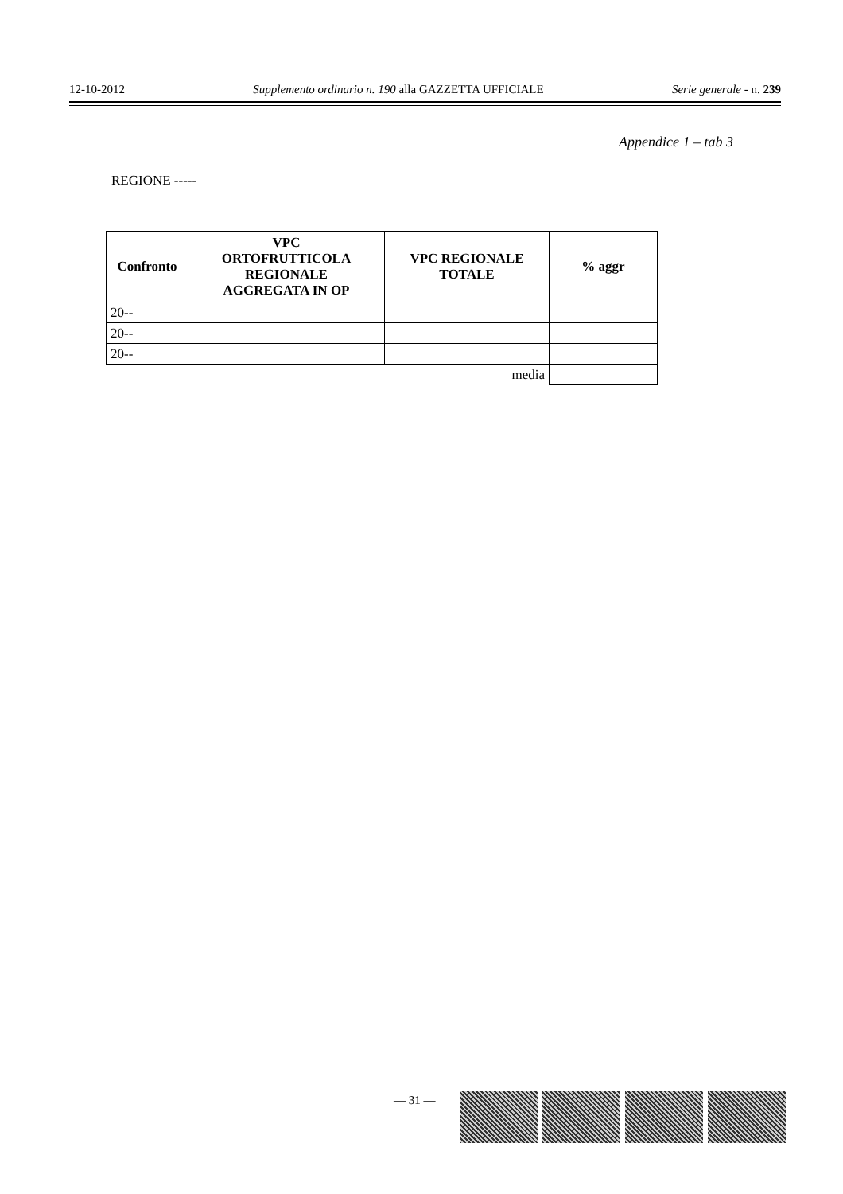12-10-2012 Supplemento ordinario n. 190 alla GAZZETTA UFFICIALE Serie generale - n. 239
Appendice 1 – tab 3
REGIONE -----
| Confronto | VPC ORTOFRUTTICOLA REGIONALE AGGREGATA IN OP | VPC REGIONALE TOTALE | % aggr |
| --- | --- | --- | --- |
| 20-- | | | |
| 20-- | | | |
| 20-- | | | |
| media | | | |
— 31 —